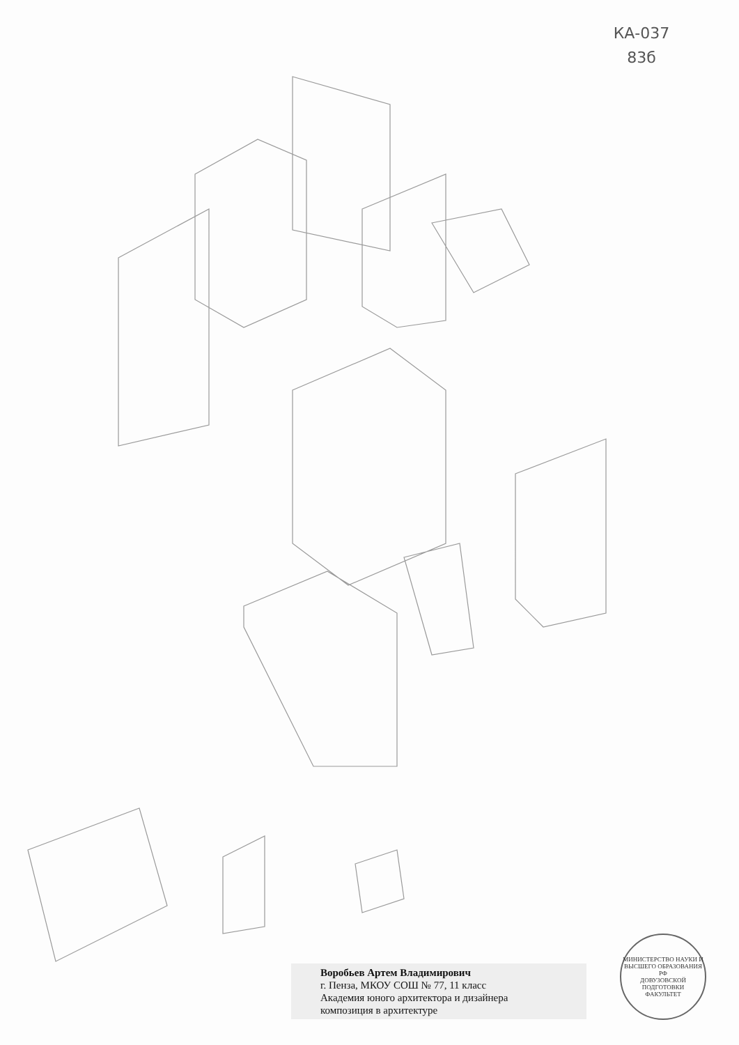КА-037
83б
Воробьев Артем Владимирович
г. Пенза, МКОУ СОШ № 77, 11 класс
Академия юного архитектора и дизайнера
композиция в архитектуре
МИНИСТЕРСТВО НАУКИ И ВЫСШЕГО ОБРАЗОВАНИЯ РФ
ДОВУЗОВСКОЙ ПОДГОТОВКИ
ФАКУЛЬТЕТ